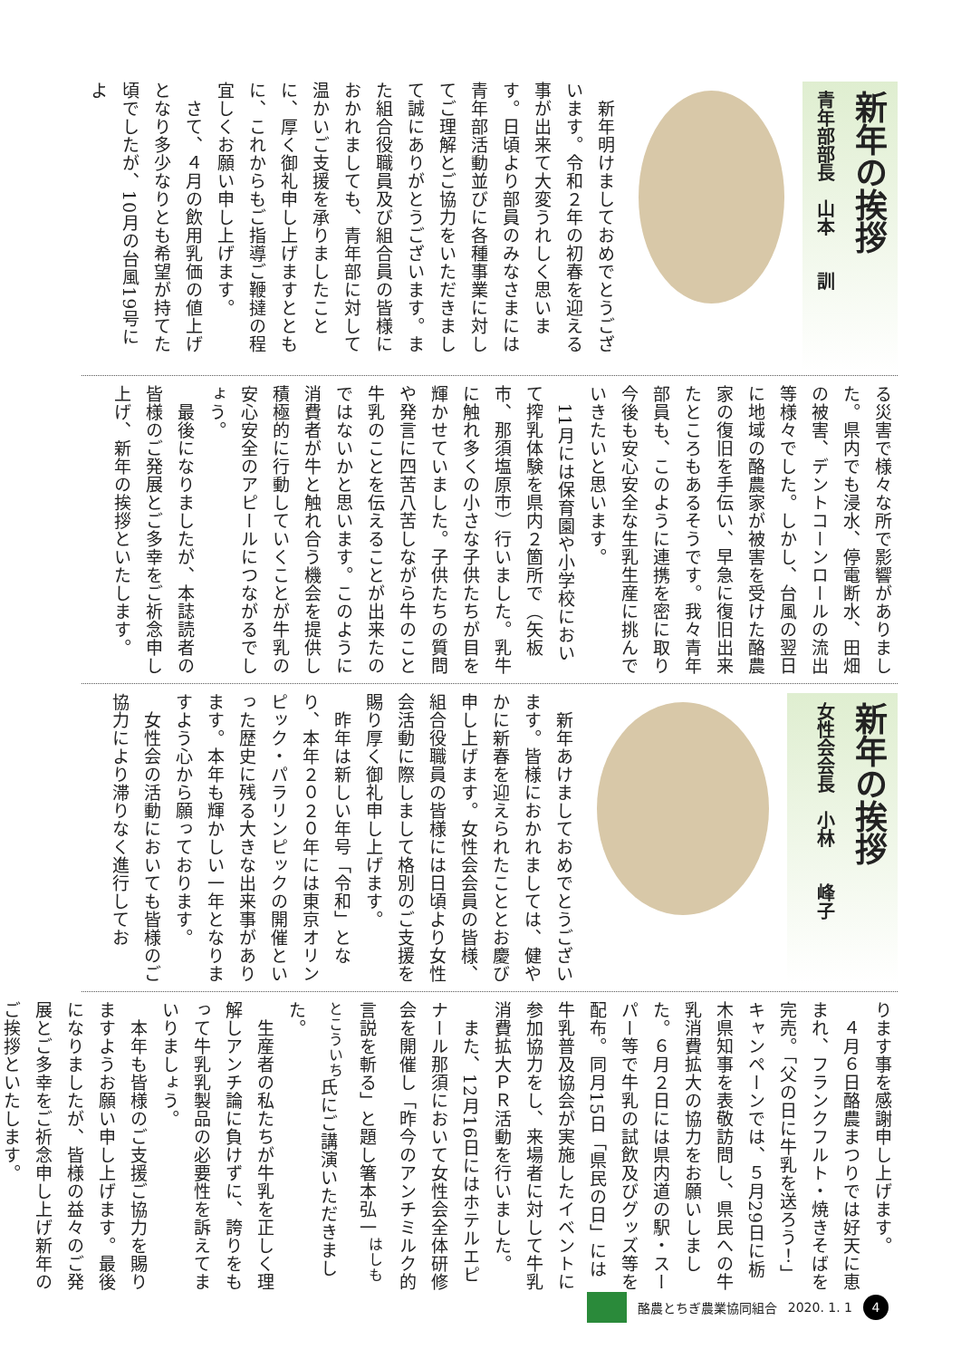新年の挨拶
青年部部長　山本　　訓
　新年明けましておめでとうございます。令和２年の初春を迎える事が出来て大変うれしく思います。日頃より部員のみなさまには青年部活動並びに各種事業に対してご理解とご協力をいただきまして誠にありがとうございます。また組合役職員及び組合員の皆様におかれましても、青年部に対して温かいご支援を承りましたことに、厚く御礼申し上げますとともに、これからもご指導ご鞭撻の程宜しくお願い申し上げます。
　さて、４月の飲用乳価の値上げとなり多少なりとも希望が持てた頃でしたが、10月の台風19号によ
る災害で様々な所で影響がありました。県内でも浸水、停電断水、田畑の被害、デントコーンロールの流出等様々でした。しかし、台風の翌日に地域の酪農家が被害を受けた酪農家の復旧を手伝い、早急に復旧出来たところもあるそうです。我々青年部員も、このように連携を密に取り今後も安心安全な生乳生産に挑んでいきたいと思います。
　11月には保育園や小学校において搾乳体験を県内２箇所で（矢板市、那須塩原市）行いました。乳牛に触れ多くの小さな子供たちが目を輝かせていました。子供たちの質問や発言に四苦八苦しながら牛のこと牛乳のことを伝えることが出来たのではないかと思います。このように消費者が牛と触れ合う機会を提供し積極的に行動していくことが牛乳の安心安全のアピールにつながるでしょう。
　最後になりましたが、本誌読者の皆様のご発展とご多幸をご祈念申し上げ、新年の挨拶といたします。
新年の挨拶
女性会会長　小林　　峰子
　新年あけましておめでとうございます。皆様におかれましては、健やかに新春を迎えられたこととお慶び申し上げます。女性会会員の皆様、組合役職員の皆様には日頃より女性会活動に際しまして格別のご支援を賜り厚く御礼申し上げます。
　昨年は新しい年号「令和」となり、本年２０２０年には東京オリンピック・パラリンピックの開催といった歴史に残る大きな出来事があります。本年も輝かしい一年となりますよう心から願っております。
　女性会の活動においても皆様のご協力により滞りなく進行してお
ります事を感謝申し上げます。
　４月６日酪農まつりでは好天に恵まれ、フランクフルト・焼きそばを完売。「父の日に牛乳を送ろう！」キャンペーンでは、５月29日に栃木県知事を表敬訪問し、県民への牛乳消費拡大の協力をお願いしました。６月２日には県内道の駅・スーパー等で牛乳の試飲及びグッズ等を配布。同月15日「県民の日」には牛乳普及協会が実施したイベントに参加協力をし、来場者に対して牛乳消費拡大ＰＲ活動を行いました。
　また、12月16日にはホテルエピナール那須において女性会全体研修会を開催し「昨今のアンチミルク的言説を斬る」と題し箸本弘一<sup>はしもとこういち</sup>氏にご講演いただきました。
　生産者の私たちが牛乳を正しく理解しアンチ論に負けずに、誇りをもって牛乳乳製品の必要性を訴えてまいりましょう。
　本年も皆様のご支援ご協力を賜りますようお願い申し上げます。最後になりましたが、皆様の益々のご発展とご多幸をご祈念申し上げ新年のご挨拶といたします。
酪農とちぎ農業協同組合 2020. 1. 1 4